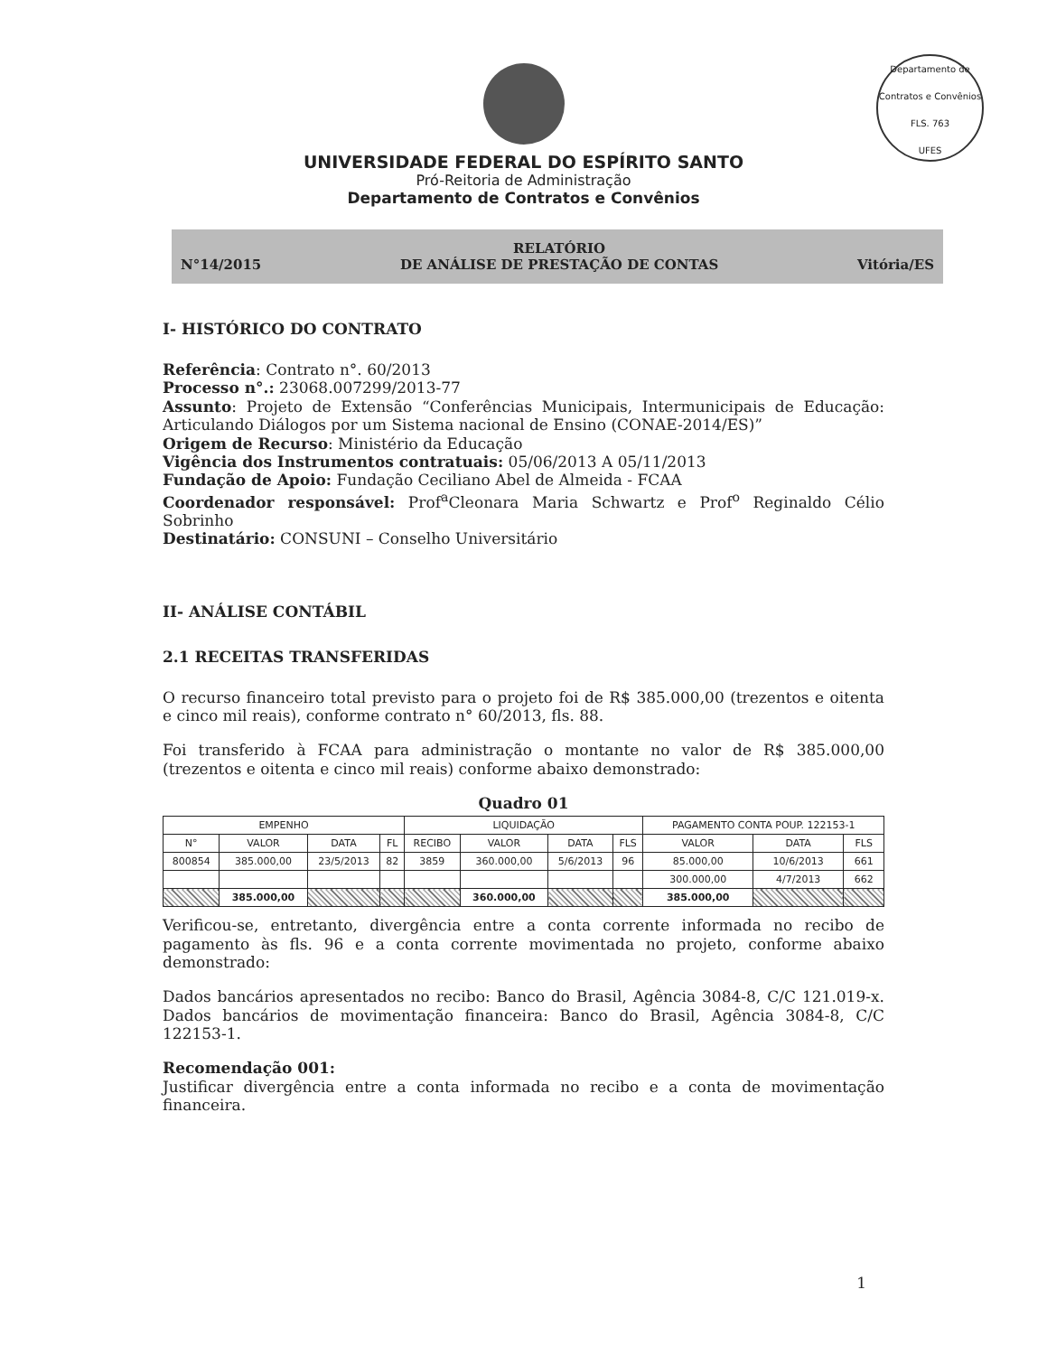Departamento de Contratos e Convênios
FLS. 763
UFES
UNIVERSIDADE FEDERAL DO ESPÍRITO SANTO
Pró-Reitoria de Administração
Departamento de Contratos e Convênios
N°14/2015 RELATÓRIO
DE ANÁLISE DE PRESTAÇÃO DE CONTAS Vitória/ES
I- HISTÓRICO DO CONTRATO
Referência: Contrato n°. 60/2013
Processo n°.: 23068.007299/2013-77
Assunto: Projeto de Extensão “Conferências Municipais, Intermunicipais de Educação: Articulando Diálogos por um Sistema nacional de Ensino (CONAE-2014/ES)”
Origem de Recurso: Ministério da Educação
Vigência dos Instrumentos contratuais: 05/06/2013 A 05/11/2013
Fundação de Apoio: Fundação Ceciliano Abel de Almeida - FCAA
Coordenador responsável: Prof<sup>a</sup>Cleonara Maria Schwartz e Prof<sup>o</sup> Reginaldo Célio Sobrinho
Destinatário: CONSUNI – Conselho Universitário
II- ANÁLISE CONTÁBIL
2.1 RECEITAS TRANSFERIDAS
O recurso financeiro total previsto para o projeto foi de R$ 385.000,00 (trezentos e oitenta e cinco mil reais), conforme contrato n° 60/2013, fls. 88.
Foi transferido à FCAA para administração o montante no valor de R$ 385.000,00 (trezentos e oitenta e cinco mil reais) conforme abaixo demonstrado:
Quadro 01
| EMPENHO | | | | LIQUIDAÇÃO | | | | PAGAMENTO CONTA POUP. 122153-1 | | |
| --- | --- | --- | --- | --- | --- | --- | --- | --- | --- | --- |
| N° | VALOR | DATA | FL | RECIBO | VALOR | DATA | FLS | VALOR | DATA | FLS |
| 800854 | 385.000,00 | 23/5/2013 | 82 | 3859 | 360.000,00 | 5/6/2013 | 96 | 85.000,00 | 10/6/2013 | 661 |
| | | | | | | | | 300.000,00 | 4/7/2013 | 662 |
| | 385.000,00 | | | | 360.000,00 | | | 385.000,00 | | |
Verificou-se, entretanto, divergência entre a conta corrente informada no recibo de pagamento às fls. 96 e a conta corrente movimentada no projeto, conforme abaixo demonstrado:
Dados bancários apresentados no recibo: Banco do Brasil, Agência 3084-8, C/C 121.019-x. Dados bancários de movimentação financeira: Banco do Brasil, Agência 3084-8, C/C 122153-1.
Recomendação 001:
Justificar divergência entre a conta informada no recibo e a conta de movimentação financeira.
1